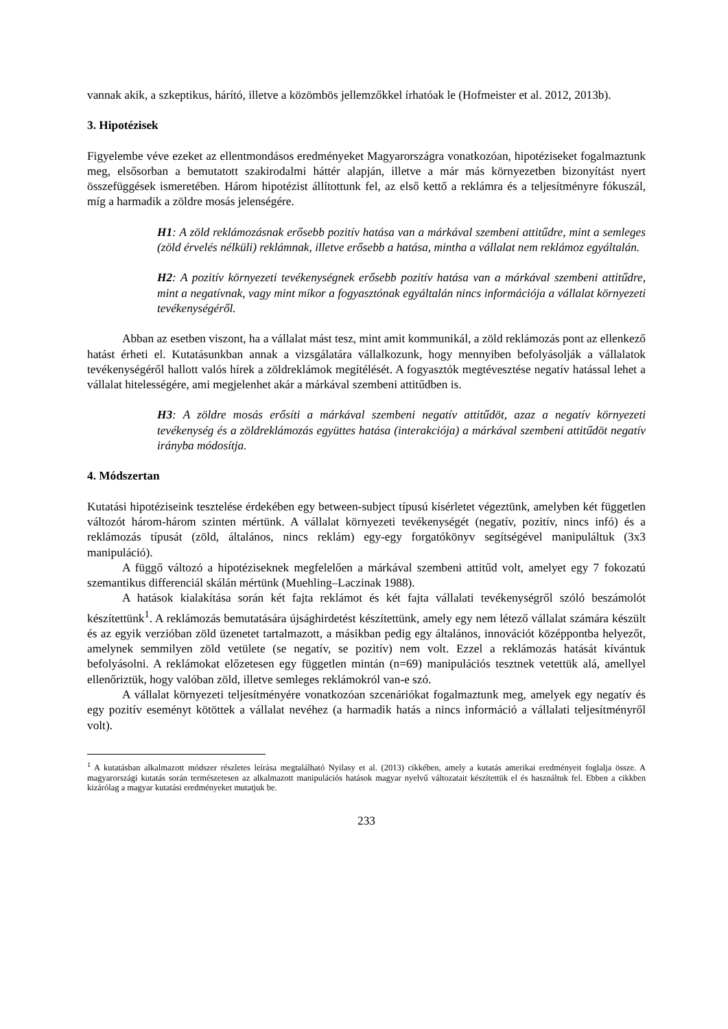vannak akik, a szkeptikus, hárító, illetve a közömbös jellemzőkkel írhatóak le (Hofmeister et al. 2012, 2013b).
3. Hipotézisek
Figyelembe véve ezeket az ellentmondásos eredményeket Magyarországra vonatkozóan, hipotéziseket fogalmaztunk meg, elsősorban a bemutatott szakirodalmi háttér alapján, illetve a már más környezetben bizonyítást nyert összefüggések ismeretében. Három hipotézist állítottunk fel, az első kettő a reklámra és a teljesítményre fókuszál, míg a harmadik a zöldre mosás jelenségére.
H1: A zöld reklámozásnak erősebb pozitív hatása van a márkával szembeni attitűdre, mint a semleges (zöld érvelés nélküli) reklámnak, illetve erősebb a hatása, mintha a vállalat nem reklámoz egyáltalán.
H2: A pozitív környezeti tevékenységnek erősebb pozitív hatása van a márkával szembeni attitűdre, mint a negatívnak, vagy mint mikor a fogyasztónak egyáltalán nincs információja a vállalat környezeti tevékenységéről.
Abban az esetben viszont, ha a vállalat mást tesz, mint amit kommunikál, a zöld reklámozás pont az ellenkező hatást érheti el. Kutatásunkban annak a vizsgálatára vállalkozunk, hogy mennyiben befolyásolják a vállalatok tevékenységéről hallott valós hírek a zöldreklámok megítélését. A fogyasztók megtévesztése negatív hatással lehet a vállalat hitelességére, ami megjelenhet akár a márkával szembeni attitűdben is.
H3: A zöldre mosás erősíti a márkával szembeni negatív attitűdöt, azaz a negatív környezeti tevékenység és a zöldreklámozás együttes hatása (interakciója) a márkával szembeni attitűdöt negatív irányba módosítja.
4. Módszertan
Kutatási hipotéziseink tesztelése érdekében egy between-subject típusú kísérletet végeztünk, amelyben két független változót három-három szinten mértünk. A vállalat környezeti tevékenységét (negatív, pozitív, nincs infó) és a reklámozás típusát (zöld, általános, nincs reklám) egy-egy forgatókönyv segítségével manipuláltuk (3x3 manipuláció).
A függő változó a hipotéziseknek megfelelően a márkával szembeni attitűd volt, amelyet egy 7 fokozatú szemantikus differenciál skálán mértünk (Muehling–Laczinak 1988).
A hatások kialakítása során két fajta reklámot és két fajta vállalati tevékenységről szóló beszámolót készítettünk<sup>1</sup>. A reklámozás bemutatására újsághirdetést készítettünk, amely egy nem létező vállalat számára készült és az egyik verzióban zöld üzenetet tartalmazott, a másikban pedig egy általános, innovációt középpontba helyezőt, amelynek semmilyen zöld vetülete (se negatív, se pozitív) nem volt. Ezzel a reklámozás hatását kívántuk befolyásolni. A reklámokat előzetesen egy független mintán (n=69) manipulációs tesztnek vetettük alá, amellyel ellenőriztük, hogy valóban zöld, illetve semleges reklámokról van-e szó.
A vállalat környezeti teljesítményére vonatkozóan szcenáriókat fogalmaztunk meg, amelyek egy negatív és egy pozitív eseményt kötöttek a vállalat nevéhez (a harmadik hatás a nincs információ a vállalati teljesítményről volt).
<sup>1</sup> A kutatásban alkalmazott módszer részletes leírása megtalálható Nyilasy et al. (2013) cikkében, amely a kutatás amerikai eredményeit foglalja össze. A magyarországi kutatás során természetesen az alkalmazott manipulációs hatások magyar nyelvű változatait készítettük el és használtuk fel. Ebben a cikkben kizárólag a magyar kutatási eredményeket mutatjuk be.
233